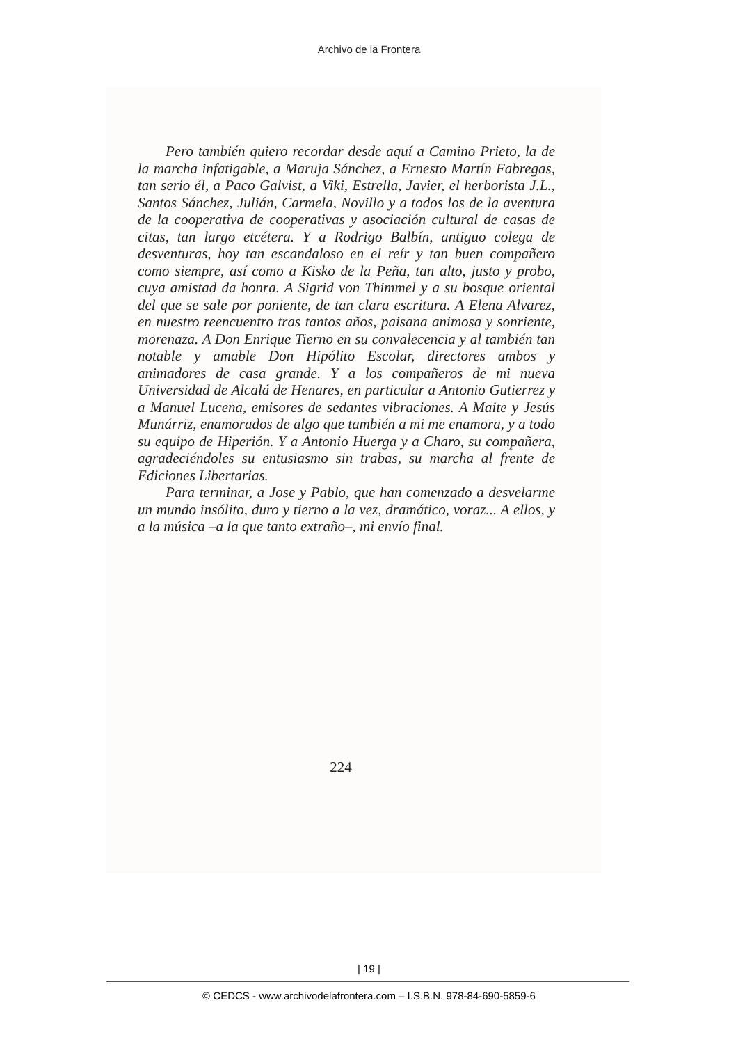Archivo de la Frontera
Pero también quiero recordar desde aquí a Camino Prieto, la de la marcha infatigable, a Maruja Sánchez, a Ernesto Martín Fabregas, tan serio él, a Paco Galvist, a Viki, Estrella, Javier, el herborista J.L., Santos Sánchez, Julián, Carmela, Novillo y a todos los de la aventura de la cooperativa de cooperativas y asociación cultural de casas de citas, tan largo etcétera. Y a Rodrigo Balbín, antiguo colega de desventuras, hoy tan escandaloso en el reír y tan buen compañero como siempre, así como a Kisko de la Peña, tan alto, justo y probo, cuya amistad da honra. A Sigrid von Thimmel y a su bosque oriental del que se sale por poniente, de tan clara escritura. A Elena Alvarez, en nuestro reencuentro tras tantos años, paisana animosa y sonriente, morenaza. A Don Enrique Tierno en su convalecencia y al también tan notable y amable Don Hipólito Escolar, directores ambos y animadores de casa grande. Y a los compañeros de mi nueva Universidad de Alcalá de Henares, en particular a Antonio Gutierrez y a Manuel Lucena, emisores de sedantes vibraciones. A Maite y Jesús Munárriz, enamorados de algo que también a mi me enamora, y a todo su equipo de Hiperión. Y a Antonio Huerga y a Charo, su compañera, agradeciéndoles su entusiasmo sin trabas, su marcha al frente de Ediciones Libertarias.
Para terminar, a Jose y Pablo, que han comenzado a desvelarme un mundo insólito, duro y tierno a la vez, dramático, voraz... A ellos, y a la música –a la que tanto extraño–, mi envío final.
224
| 19 |
© CEDCS - www.archivodelafrontera.com – I.S.B.N. 978-84-690-5859-6